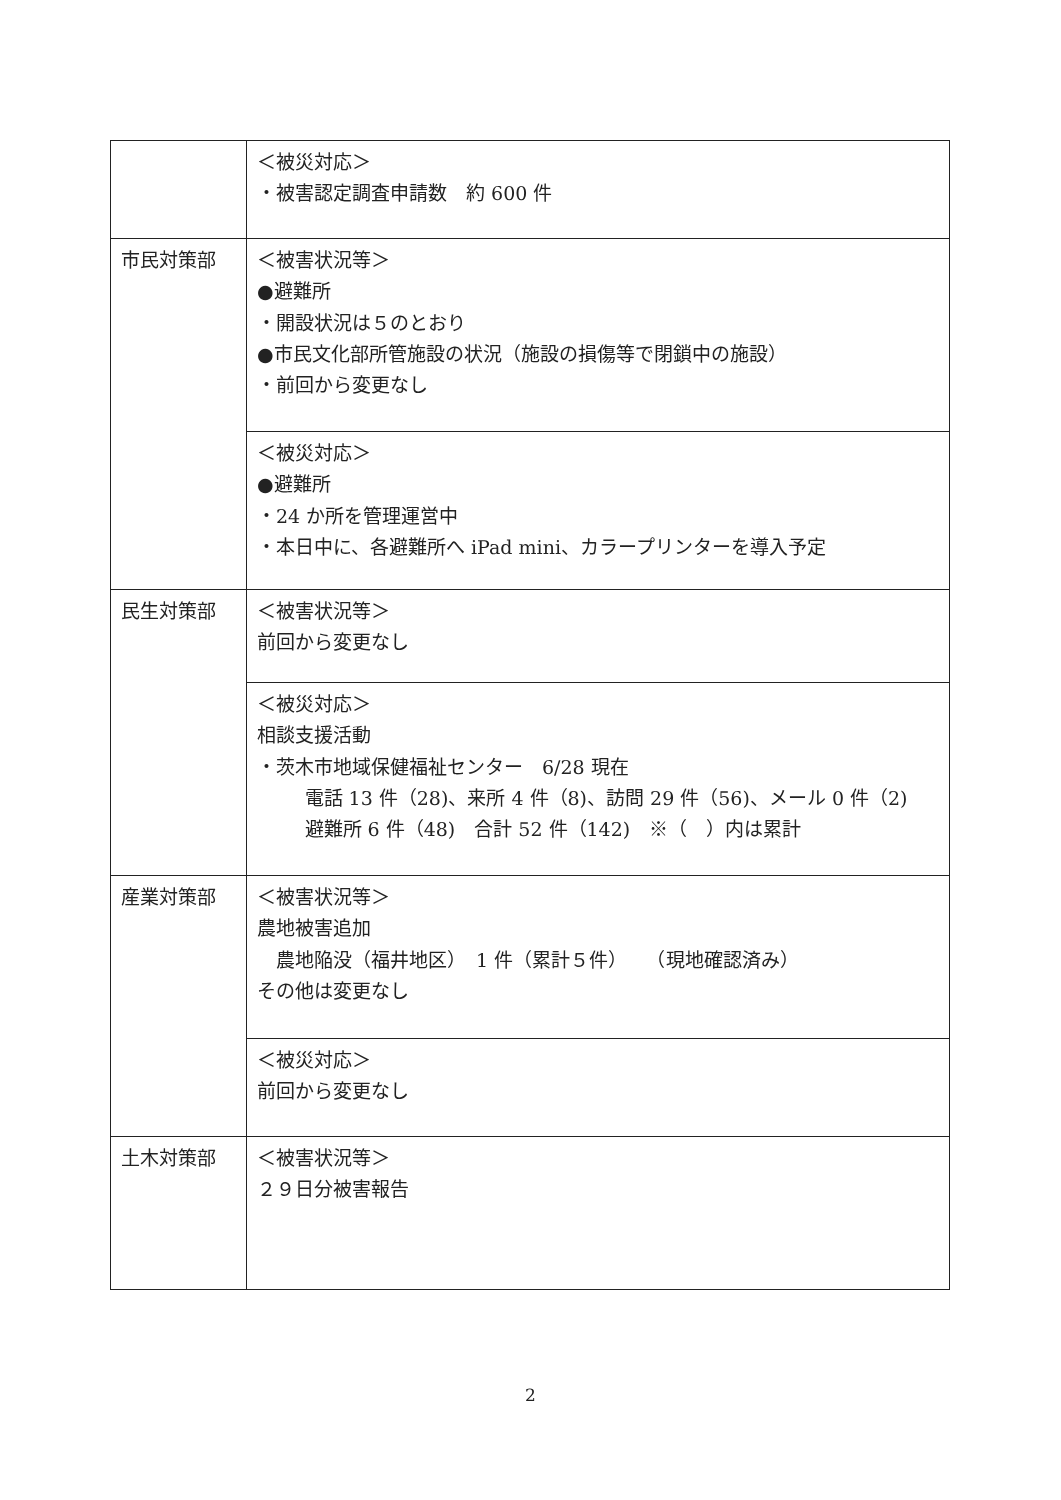| | ＜被災対応＞ ・被害認定調査申請数 約 600 件 |
| 市民対策部 | ＜被害状況等＞ ●避難所 ・開設状況は５のとおり ●市民文化部所管施設の状況（施設の損傷等で閉鎖中の施設） ・前回から変更なし |
| | ＜被災対応＞ ●避難所 ・24 か所を管理運営中 ・本日中に、各避難所へ iPad mini、カラープリンターを導入予定 |
| 民生対策部 | ＜被害状況等＞ 前回から変更なし |
| | ＜被災対応＞ 相談支援活動 ・茨木市地域保健福祉センター 6/28 現在 電話 13 件（28)、来所 4 件（8)、訪問 29 件（56)、メール 0 件（2) 避難所 6 件（48) 合計 52 件（142) ※（ ）内は累計 |
| 産業対策部 | ＜被害状況等＞ 農地被害追加 農地陥没（福井地区） 1 件（累計５件） （現地確認済み） その他は変更なし |
| | ＜被災対応＞ 前回から変更なし |
| 土木対策部 | ＜被害状況等＞ ２９日分被害報告 |
2